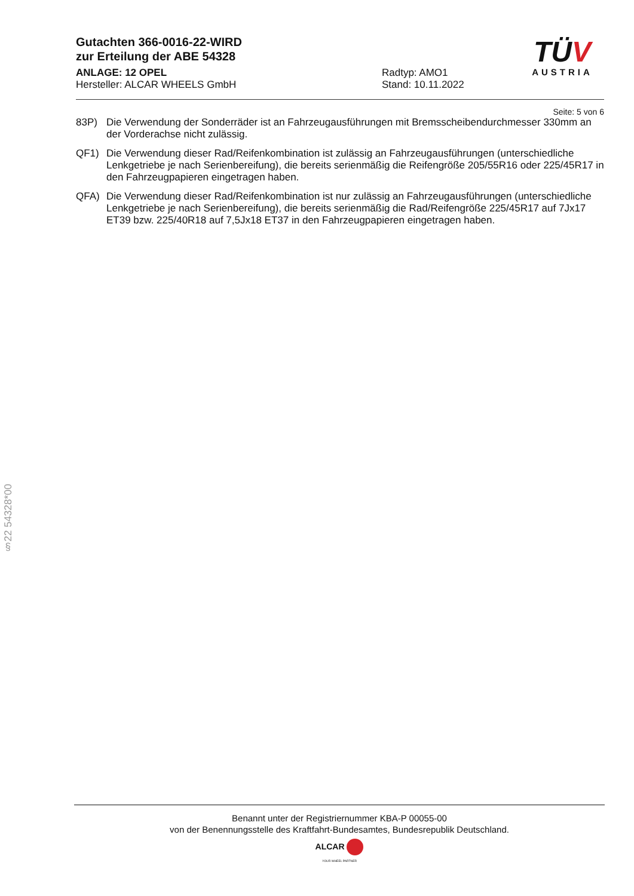TÜV
AUSTRIA
Gutachten 366-0016-22-WIRD
zur Erteilung der ABE 54328
ANLAGE: 12 OPEL
Hersteller: ALCAR WHEELS GmbH
Radtyp: AMO1
Stand: 10.11.2022
Seite: 5 von 6
83P) Die Verwendung der Sonderräder ist an Fahrzeugausführungen mit Bremsscheibendurchmesser 330mm an der Vorderachse nicht zulässig.
QF1) Die Verwendung dieser Rad/Reifenkombination ist zulässig an Fahrzeugausführungen (unterschiedliche Lenkgetriebe je nach Serienbereifung), die bereits serienmäßig die Reifengröße 205/55R16 oder 225/45R17 in den Fahrzeugpapieren eingetragen haben.
QFA) Die Verwendung dieser Rad/Reifenkombination ist nur zulässig an Fahrzeugausführungen (unterschiedliche Lenkgetriebe je nach Serienbereifung), die bereits serienmäßig die Rad/Reifengröße 225/45R17 auf 7Jx17 ET39 bzw. 225/40R18 auf 7,5Jx18 ET37 in den Fahrzeugpapieren eingetragen haben.
§22 54328*00
Benannt unter der Registriernummer KBA-P 00055-00
von der Benennungsstelle des Kraftfahrt-Bundesamtes, Bundesrepublik Deutschland.
ALCAR
YOUR WHEEL PARTNER